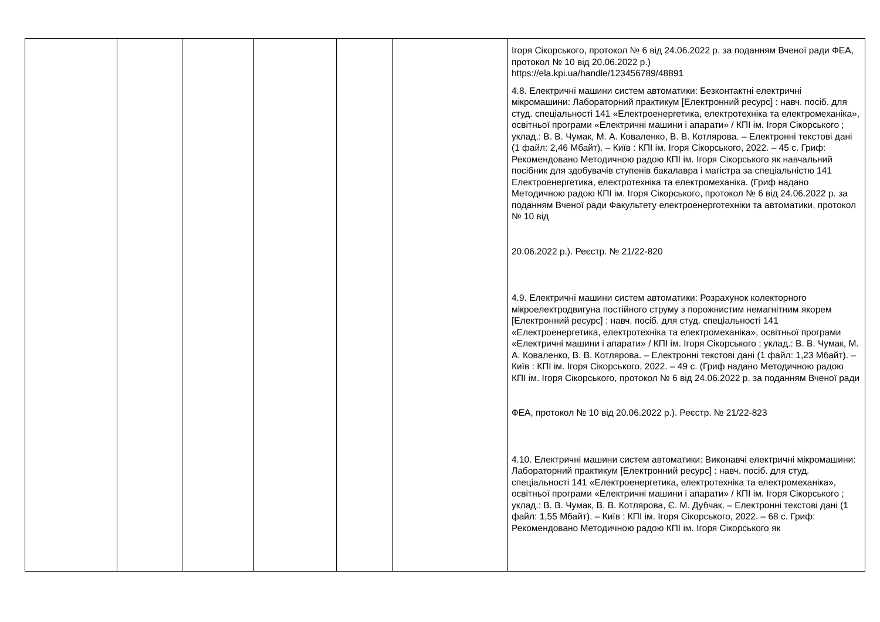| | | | | | | Ігоря Сікорського, протокол № 6 від 24.06.2022 р. за поданням Вченої ради ФЕА, протокол № 10 від 20.06.2022 р.) https://ela.kpi.ua/handle/123456789/48891 4.8. Електричні машини систем автоматики: Безконтактні електричні мікромашини: Лабораторний практикум [Електронний ресурс] : навч. посіб. для студ. спеціальності 141 «Електроенергетика, електротехніка та електромеханіка», освітньої програми «Електричні машини і апарати» / КПІ ім. Ігоря Сікорського ; уклад.: В. В. Чумак, М. А. Коваленко, В. В. Котлярова. – Електронні текстові дані (1 файл: 2,46 Мбайт). – Київ : КПІ ім. Ігоря Сікорського, 2022. – 45 с. Гриф: Рекомендовано Методичною радою КПІ ім. Ігоря Сікорського як навчальний посібник для здобувачів ступенів бакалавра і магістра за спеціальністю 141 Електроенергетика, електротехніка та електромеханіка. (Гриф надано Методичною радою КПІ ім. Ігоря Сікорського, протокол № 6 від 24.06.2022 р. за поданням Вченої ради Факультету електроенерготехніки та автоматики, протокол № 10 від 20.06.2022 р.). Реєстр. № 21/22-820 4.9. Електричні машини систем автоматики: Розрахунок колекторного мікроелектродвигуна постійного струму з порожнистим немагнітним якорем [Електронний ресурс] : навч. посіб. для студ. спеціальності 141 «Електроенергетика, електротехніка та електромеханіка», освітньої програми «Електричні машини і апарати» / КПІ ім. Ігоря Сікорського ; уклад.: В. В. Чумак, М. А. Коваленко, В. В. Котлярова. – Електронні текстові дані (1 файл: 1,23 Мбайт). – Київ : КПІ ім. Ігоря Сікорського, 2022. – 49 с. (Гриф надано Методичною радою КПІ ім. Ігоря Сікорського, протокол № 6 від 24.06.2022 р. за поданням Вченої ради ФЕА, протокол № 10 від 20.06.2022 р.). Реєстр. № 21/22-823 4.10. Електричні машини систем автоматики: Виконавчі електричні мікромашини: Лабораторний практикум [Електронний ресурс] : навч. посіб. для студ. спеціальності 141 «Електроенергетика, електротехніка та електромеханіка», освітньої програми «Електричні машини і апарати» / КПІ ім. Ігоря Сікорського ; уклад.: В. В. Чумак, В. В. Котлярова, Є. М. Дубчак. – Електронні текстові дані (1 файл: 1,55 Мбайт). – Київ : КПІ ім. Ігоря Сікорського, 2022. – 68 с. Гриф: Рекомендовано Методичною радою КПІ ім. Ігоря Сікорського як |